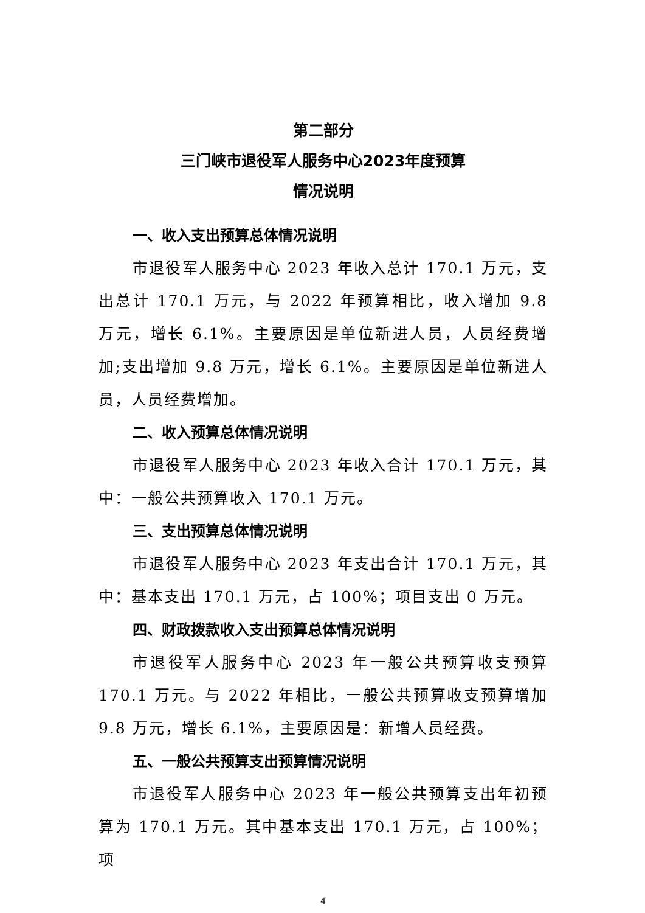第二部分
三门峡市退役军人服务中心2023年度预算
情况说明
一、收入支出预算总体情况说明
市退役军人服务中心 2023 年收入总计 170.1 万元，支出总计 170.1 万元，与 2022 年预算相比，收入增加 9.8 万元，增长 6.1%。主要原因是单位新进人员，人员经费增加;支出增加 9.8 万元，增长 6.1%。主要原因是单位新进人员，人员经费增加。
二、收入预算总体情况说明
市退役军人服务中心 2023 年收入合计 170.1 万元，其中：一般公共预算收入 170.1 万元。
三、支出预算总体情况说明
市退役军人服务中心 2023 年支出合计 170.1 万元，其中：基本支出 170.1 万元，占 100%；项目支出 0 万元。
四、财政拨款收入支出预算总体情况说明
市退役军人服务中心 2023 年一般公共预算收支预算 170.1 万元。与 2022 年相比，一般公共预算收支预算增加 9.8 万元，增长 6.1%，主要原因是：新增人员经费。
五、一般公共预算支出预算情况说明
市退役军人服务中心 2023 年一般公共预算支出年初预算为 170.1 万元。其中基本支出 170.1 万元，占 100%；项
4